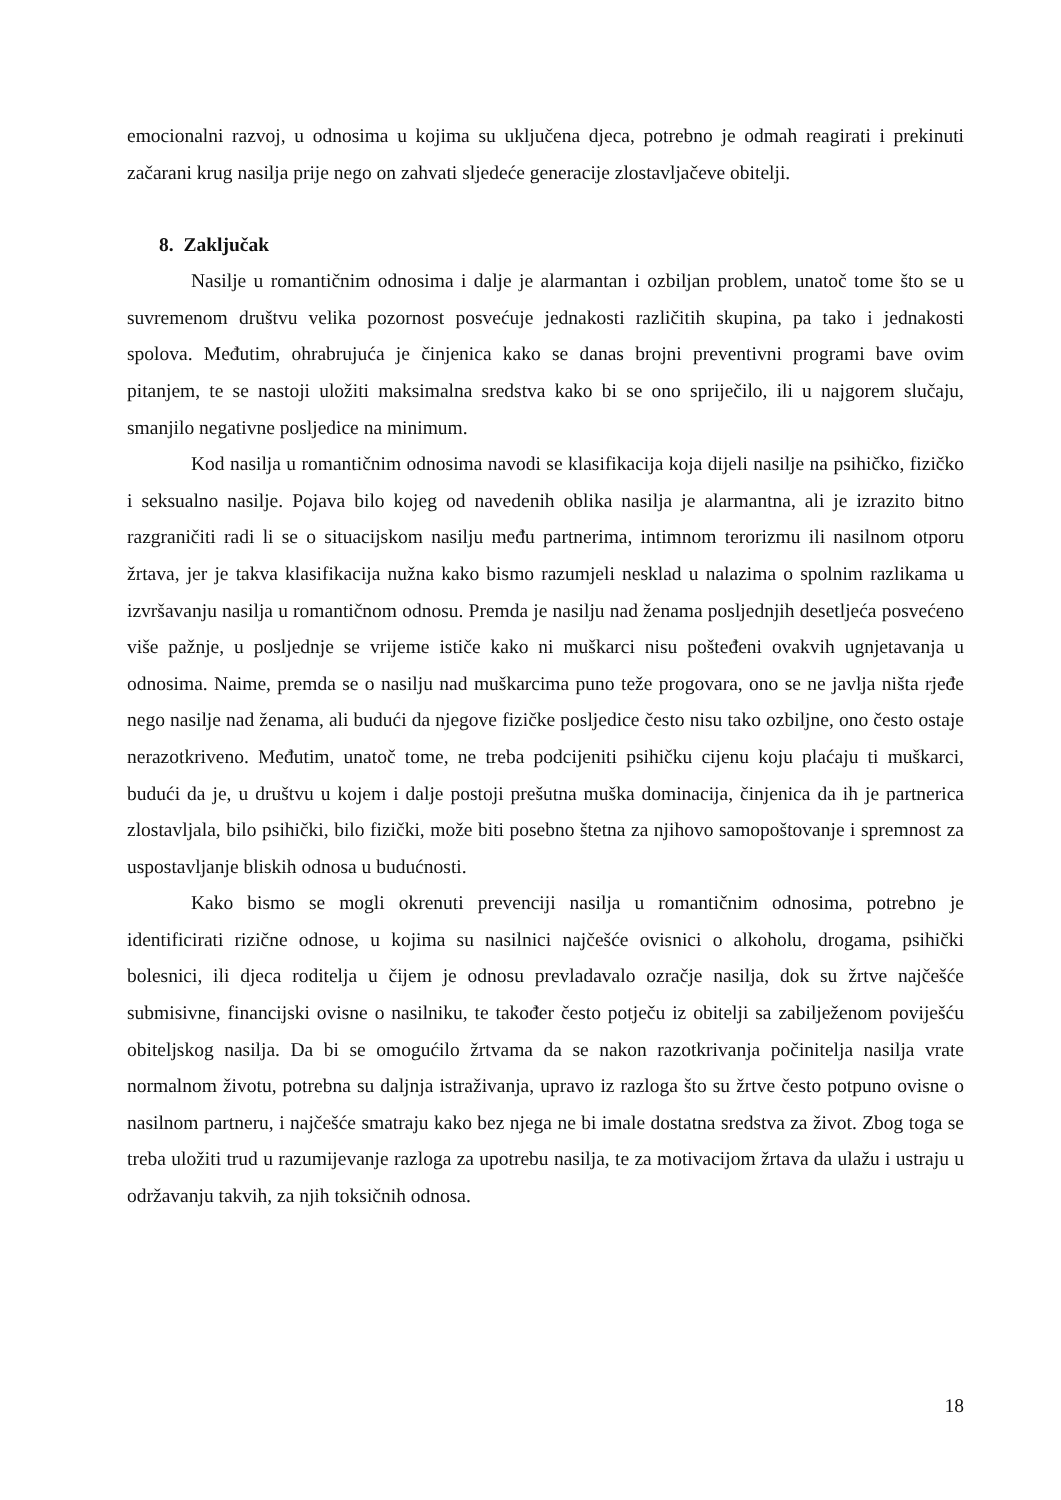emocionalni razvoj, u odnosima u kojima su uključena djeca, potrebno je odmah reagirati i prekinuti začarani krug nasilja prije nego on zahvati sljedeće generacije zlostavljačeve obitelji.
8. Zaključak
Nasilje u romantičnim odnosima i dalje je alarmantan i ozbiljan problem, unatoč tome što se u suvremenom društvu velika pozornost posvećuje jednakosti različitih skupina, pa tako i jednakosti spolova. Međutim, ohrabrujuća je činjenica kako se danas brojni preventivni programi bave ovim pitanjem, te se nastoji uložiti maksimalna sredstva kako bi se ono spriječilo, ili u najgorem slučaju, smanjilo negativne posljedice na minimum.
Kod nasilja u romantičnim odnosima navodi se klasifikacija koja dijeli nasilje na psihičko, fizičko i seksualno nasilje. Pojava bilo kojeg od navedenih oblika nasilja je alarmantna, ali je izrazito bitno razgraničiti radi li se o situacijskom nasilju među partnerima, intimnom terorizmu ili nasilnom otporu žrtava, jer je takva klasifikacija nužna kako bismo razumjeli nesklad u nalazima o spolnim razlikama u izvršavanju nasilja u romantičnom odnosu. Premda je nasilju nad ženama posljednjih desetljeća posvećeno više pažnje, u posljednje se vrijeme ističe kako ni muškarci nisu pošteđeni ovakvih ugnjetavanja u odnosima. Naime, premda se o nasilju nad muškarcima puno teže progovara, ono se ne javlja ništa rjeđe nego nasilje nad ženama, ali budući da njegove fizičke posljedice često nisu tako ozbiljne, ono često ostaje nerazotkriveno. Međutim, unatoč tome, ne treba podcijeniti psihičku cijenu koju plaćaju ti muškarci, budući da je, u društvu u kojem i dalje postoji prešutna muška dominacija, činjenica da ih je partnerica zlostavljala, bilo psihički, bilo fizički, može biti posebno štetna za njihovo samopoštovanje i spremnost za uspostavljanje bliskih odnosa u budućnosti.
Kako bismo se mogli okrenuti prevenciji nasilja u romantičnim odnosima, potrebno je identificirati rizične odnose, u kojima su nasilnici najčešće ovisnici o alkoholu, drogama, psihički bolesnici, ili djeca roditelja u čijem je odnosu prevladavalo ozračje nasilja, dok su žrtve najčešće submisivne, financijski ovisne o nasilniku, te također često potječu iz obitelji sa zabilježenom poviješću obiteljskog nasilja. Da bi se omogućilo žrtvama da se nakon razotkrivanja počinitelja nasilja vrate normalnom životu, potrebna su daljnja istraživanja, upravo iz razloga što su žrtve često potpuno ovisne o nasilnom partneru, i najčešće smatraju kako bez njega ne bi imale dostatna sredstva za život. Zbog toga se treba uložiti trud u razumijevanje razloga za upotrebu nasilja, te za motivacijom žrtava da ulažu i ustraju u održavanju takvih, za njih toksičnih odnosa.
18